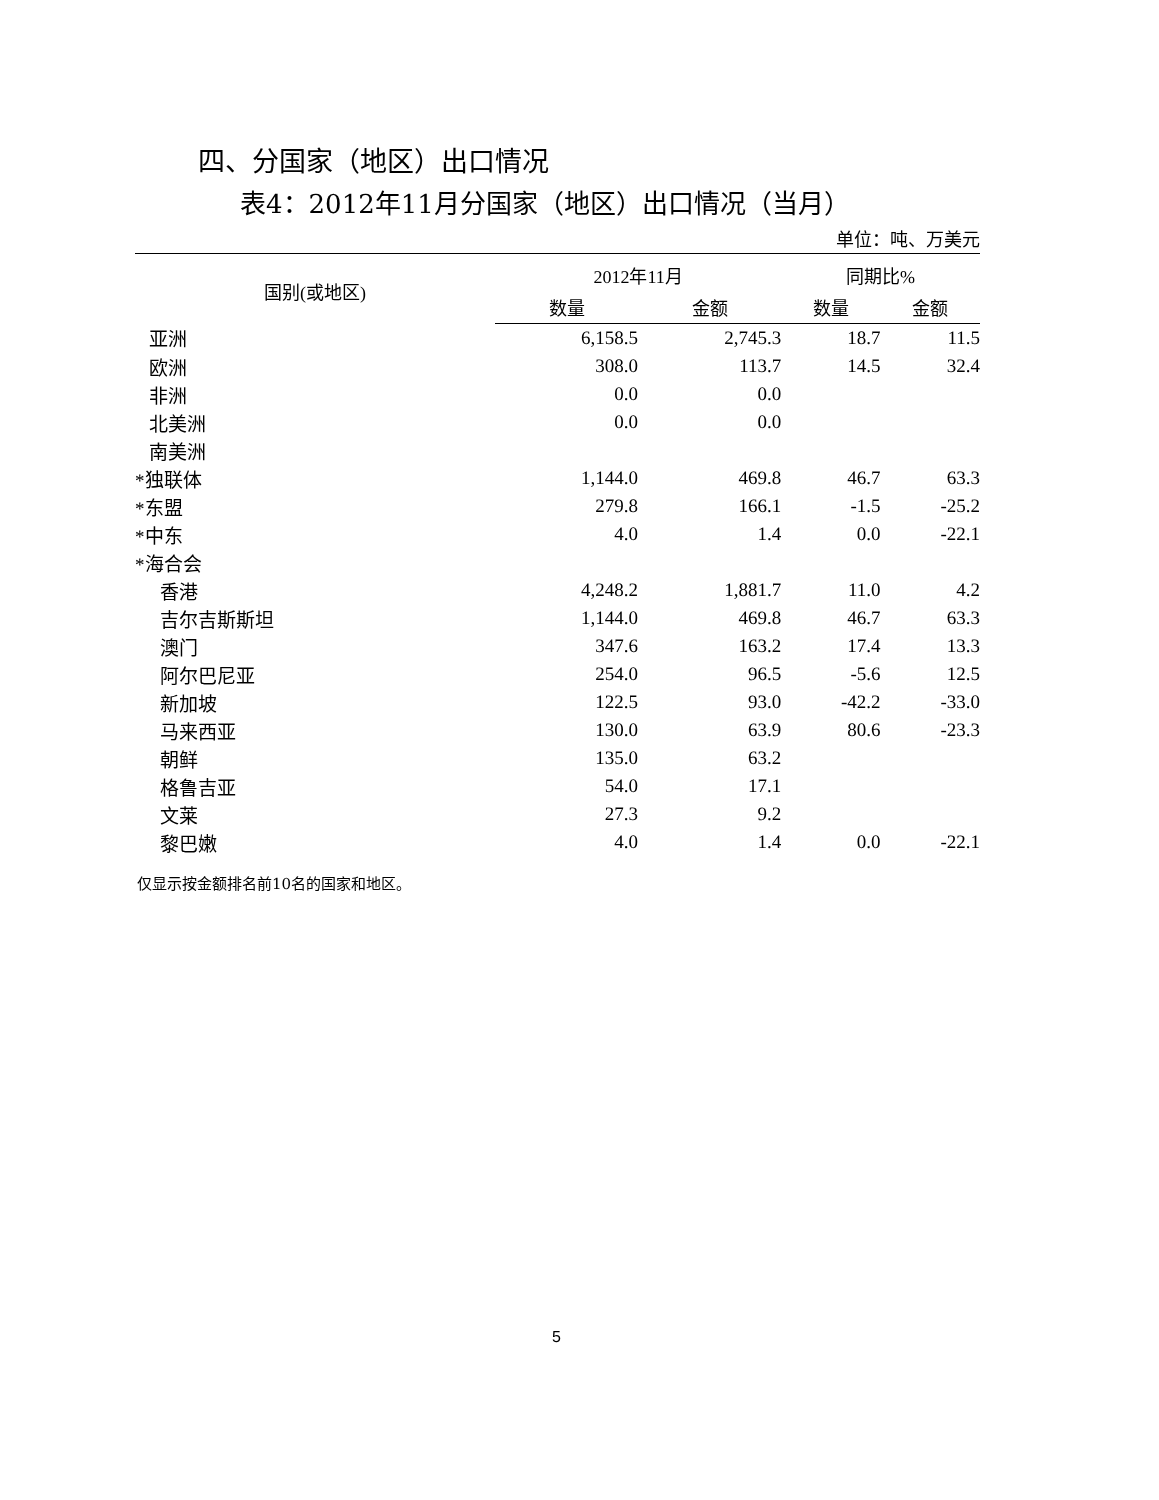四、分国家（地区）出口情况
表4：2012年11月分国家（地区）出口情况（当月）
单位：吨、万美元
| 国别(或地区) | 2012年11月 | | 同期比% | |
| --- | --- | --- | --- | --- |
| | 数量 | 金额 | 数量 | 金额 |
| 亚洲 | 6,158.5 | 2,745.3 | 18.7 | 11.5 |
| 欧洲 | 308.0 | 113.7 | 14.5 | 32.4 |
| 非洲 | 0.0 | 0.0 | | |
| 北美洲 | 0.0 | 0.0 | | |
| 南美洲 | | | | |
| *独联体 | 1,144.0 | 469.8 | 46.7 | 63.3 |
| *东盟 | 279.8 | 166.1 | -1.5 | -25.2 |
| *中东 | 4.0 | 1.4 | 0.0 | -22.1 |
| *海合会 | | | | |
| 香港 | 4,248.2 | 1,881.7 | 11.0 | 4.2 |
| 吉尔吉斯斯坦 | 1,144.0 | 469.8 | 46.7 | 63.3 |
| 澳门 | 347.6 | 163.2 | 17.4 | 13.3 |
| 阿尔巴尼亚 | 254.0 | 96.5 | -5.6 | 12.5 |
| 新加坡 | 122.5 | 93.0 | -42.2 | -33.0 |
| 马来西亚 | 130.0 | 63.9 | 80.6 | -23.3 |
| 朝鲜 | 135.0 | 63.2 | | |
| 格鲁吉亚 | 54.0 | 17.1 | | |
| 文莱 | 27.3 | 9.2 | | |
| 黎巴嫩 | 4.0 | 1.4 | 0.0 | -22.1 |
仅显示按金额排名前10名的国家和地区。
5